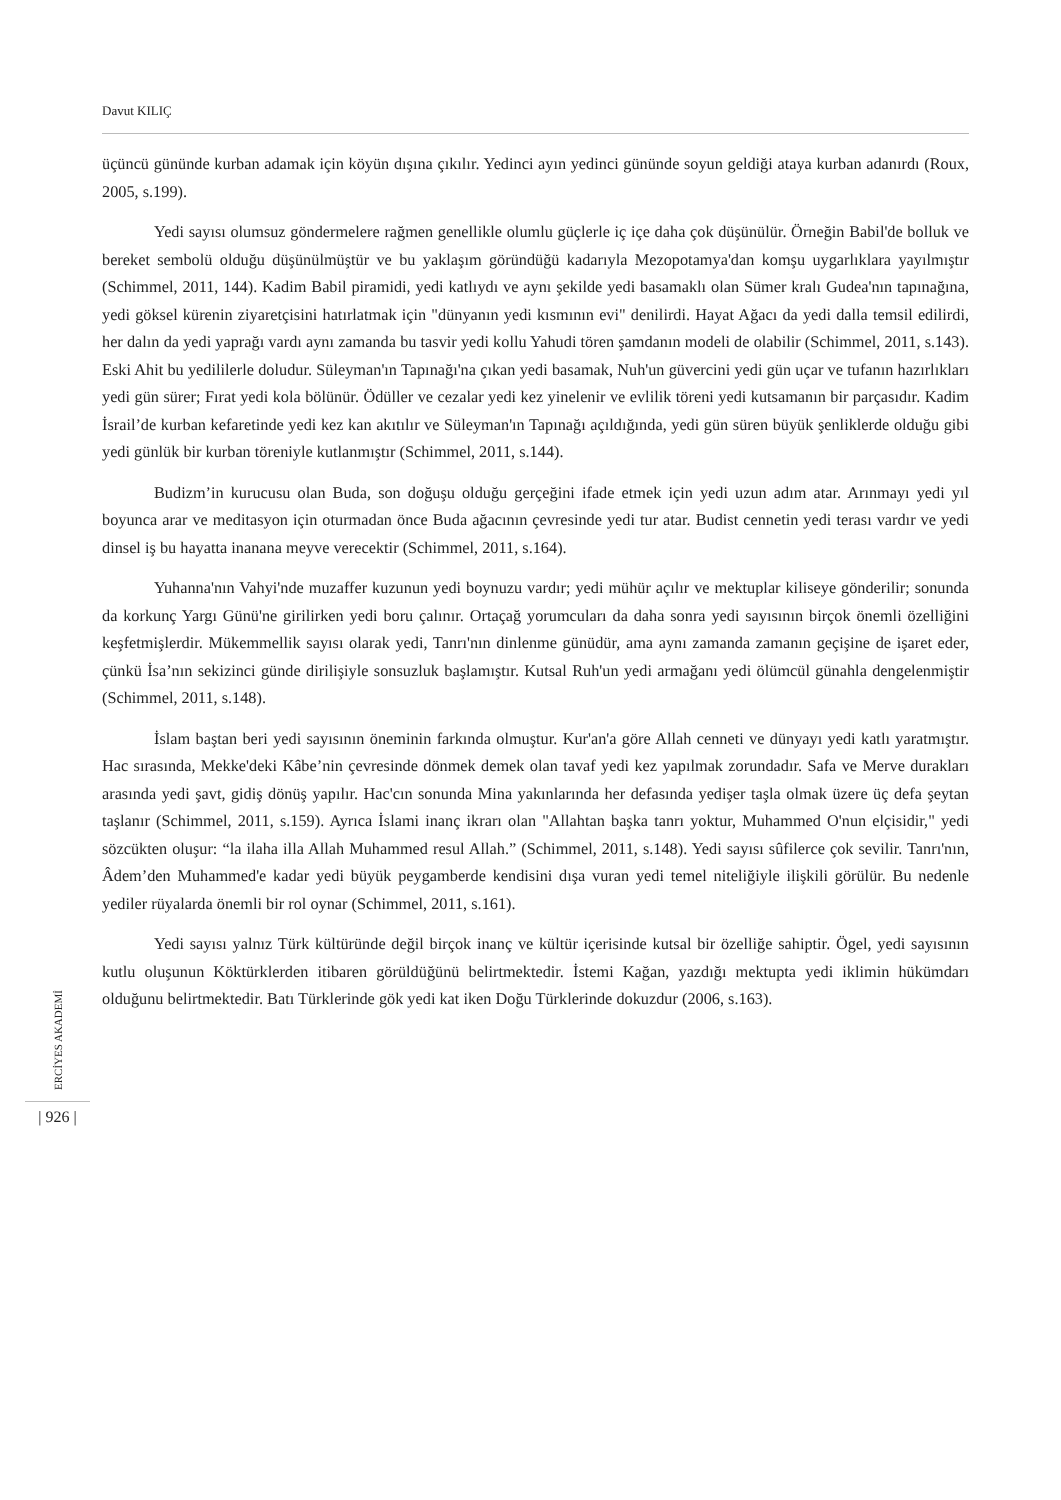Davut KILIÇ
üçüncü gününde kurban adamak için köyün dışına çıkılır. Yedinci ayın yedinci gününde soyun geldiği ataya kurban adanırdı (Roux, 2005, s.199).
Yedi sayısı olumsuz göndermelere rağmen genellikle olumlu güçlerle iç içe daha çok düşünülür. Örneğin Babil'de bolluk ve bereket sembolü olduğu düşünülmüştür ve bu yaklaşım göründüğü kadarıyla Mezopotamya'dan komşu uygarlıklara yayılmıştır (Schimmel, 2011, 144). Kadim Babil piramidi, yedi katlıydı ve aynı şekilde yedi basamaklı olan Sümer kralı Gudea'nın tapınağına, yedi göksel kürenin ziyaretçisini hatırlatmak için "dünyanın yedi kısmının evi" denilirdi. Hayat Ağacı da yedi dalla temsil edilirdi, her dalın da yedi yaprağı vardı aynı zamanda bu tasvir yedi kollu Yahudi tören şamdanın modeli de olabilir (Schimmel, 2011, s.143). Eski Ahit bu yedililerle doludur. Süleyman'ın Tapınağı'na çıkan yedi basamak, Nuh'un güvercini yedi gün uçar ve tufanın hazırlıkları yedi gün sürer; Fırat yedi kola bölünür. Ödüller ve cezalar yedi kez yinelenir ve evlilik töreni yedi kutsamanın bir parçasıdır. Kadim İsrail’de kurban kefaretinde yedi kez kan akıtılır ve Süleyman'ın Tapınağı açıldığında, yedi gün süren büyük şenliklerde olduğu gibi yedi günlük bir kurban töreniyle kutlanmıştır (Schimmel, 2011, s.144).
Budizm’in kurucusu olan Buda, son doğuşu olduğu gerçeğini ifade etmek için yedi uzun adım atar. Arınmayı yedi yıl boyunca arar ve meditasyon için oturmadan önce Buda ağacının çevresinde yedi tur atar. Budist cennetin yedi terası vardır ve yedi dinsel iş bu hayatta inanana meyve verecektir (Schimmel, 2011, s.164).
Yuhanna'nın Vahyi'nde muzaffer kuzunun yedi boynuzu vardır; yedi mühür açılır ve mektuplar kiliseye gönderilir; sonunda da korkunç Yargı Günü'ne girilirken yedi boru çalınır. Ortaçağ yorumcuları da daha sonra yedi sayısının birçok önemli özelliğini keşfetmişlerdir. Mükemmellik sayısı olarak yedi, Tanrı'nın dinlenme günüdür, ama aynı zamanda zamanın geçişine de işaret eder, çünkü İsa’nın sekizinci günde dirilişiyle sonsuzluk başlamıştır. Kutsal Ruh'un yedi armağanı yedi ölümcül günahla dengelenmiştir (Schimmel, 2011, s.148).
İslam baştan beri yedi sayısının öneminin farkında olmuştur. Kur'an'a göre Allah cenneti ve dünyayı yedi katlı yaratmıştır. Hac sırasında, Mekke'deki Kâbe’nin çevresinde dönmek demek olan tavaf yedi kez yapılmak zorundadır. Safa ve Merve durakları arasında yedi şavt, gidiş dönüş yapılır. Hac'cın sonunda Mina yakınlarında her defasında yedişer taşla olmak üzere üç defa şeytan taşlanır (Schimmel, 2011, s.159). Ayrıca İslami inanç ikrarı olan "Allahtan başka tanrı yoktur, Muhammed O'nun elçisidir," yedi sözcükten oluşur: “la ilaha illa Allah Muhammed resul Allah.” (Schimmel, 2011, s.148). Yedi sayısı sûfilerce çok sevilir. Tanrı'nın, Âdem’den Muhammed'e kadar yedi büyük peygamberde kendisini dışa vuran yedi temel niteliğiyle ilişkili görülür. Bu nedenle yediler rüyalarda önemli bir rol oynar (Schimmel, 2011, s.161).
Yedi sayısı yalnız Türk kültüründe değil birçok inanç ve kültür içerisinde kutsal bir özelliğe sahiptir. Ögel, yedi sayısının kutlu oluşunun Köktürklerden itibaren görüldüğünü belirtmektedir. İstemi Kağan, yazdığı mektupta yedi iklimin hükümdarı olduğunu belirtmektedir. Batı Türklerinde gök yedi kat iken Doğu Türklerinde dokuzdur (2006, s.163).
ERCİYES AKADEMİ
| 926 |